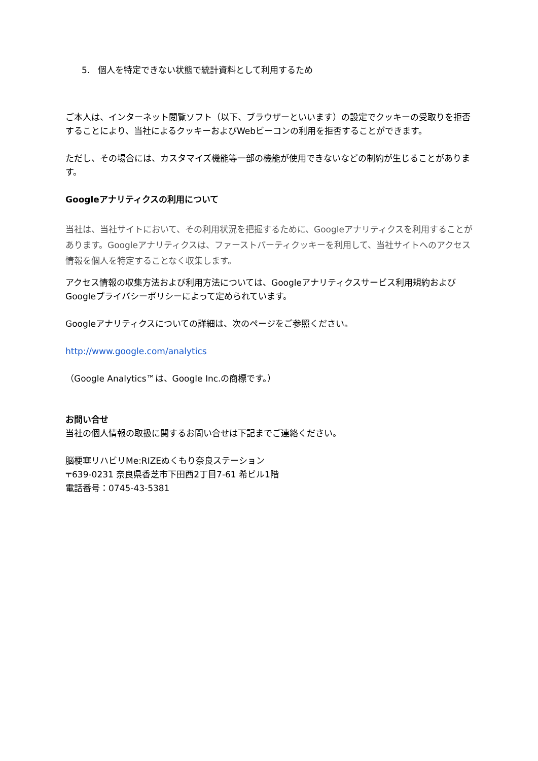5. 個人を特定できない状態で統計資料として利用するため
ご本人は、インターネット閲覧ソフト（以下、ブラウザーといいます）の設定でクッキーの受取りを拒否することにより、当社によるクッキーおよびWebビーコンの利用を拒否することができます。
ただし、その場合には、カスタマイズ機能等一部の機能が使用できないなどの制約が生じることがあります。
Googleアナリティクスの利用について
当社は、当社サイトにおいて、その利用状況を把握するために、Googleアナリティクスを利用することがあります。Googleアナリティクスは、ファーストパーティクッキーを利用して、当社サイトへのアクセス情報を個人を特定することなく収集します。
アクセス情報の収集方法および利用方法については、Googleアナリティクスサービス利用規約およびGoogleプライバシーポリシーによって定められています。
Googleアナリティクスについての詳細は、次のページをご参照ください。
http://www.google.com/analytics
（Google Analytics™は、Google Inc.の商標です。）
お問い合せ
当社の個人情報の取扱に関するお問い合せは下記までご連絡ください。
脳梗塞リハビリMe:RIZEぬくもり奈良ステーション
〒639-0231 奈良県香芝市下田西2丁目7-61 希ビル1階
電話番号：0745-43-5381